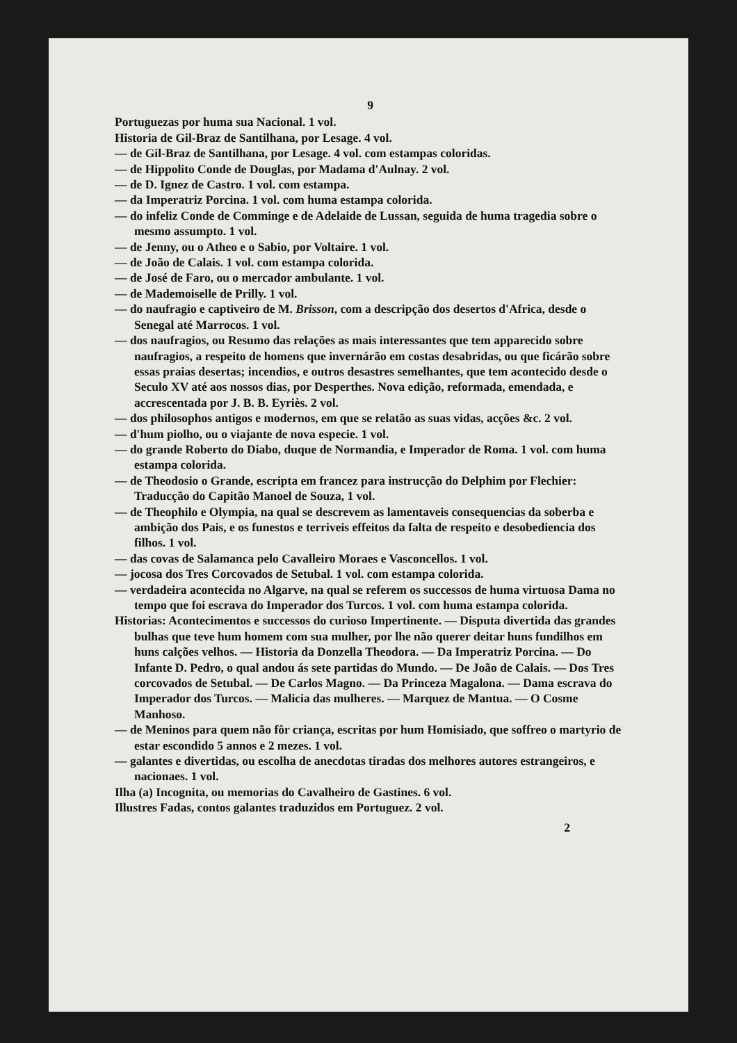9
Portuguezas por huma sua Nacional. 1 vol.
Historia de Gil-Braz de Santilhana, por Lesage. 4 vol.
— de Gil-Braz de Santilhana, por Lesage. 4 vol. com estampas coloridas.
— de Hippolito Conde de Douglas, por Madama d'Aulnay. 2 vol.
— de D. Ignez de Castro. 1 vol. com estampa.
— da Imperatriz Porcina. 1 vol. com huma estampa colorida.
— do infeliz Conde de Comminge e de Adelaide de Lussan, seguida de huma tragedia sobre o mesmo assumpto. 1 vol.
— de Jenny, ou o Atheo e o Sabio, por Voltaire. 1 vol.
— de João de Calais. 1 vol. com estampa colorida.
— de José de Faro, ou o mercador ambulante. 1 vol.
— de Mademoiselle de Prilly. 1 vol.
— do naufragio e captiveiro de M. Brisson, com a descripção dos desertos d'Africa, desde o Senegal até Marrocos. 1 vol.
— dos naufragios, ou Resumo das relações as mais interessantes que tem apparecido sobre naufragios, a respeito de homens que invernárão em costas desabridas, ou que ficárão sobre essas praias desertas; incendios, e outros desastres semelhantes, que tem acontecido desde o Seculo XV até aos nossos dias, por Desperthes. Nova edição, reformada, emendada, e accrescentada por J. B. B. Eyriès. 2 vol.
— dos philosophos antigos e modernos, em que se relatão as suas vidas, acções &c. 2 vol.
— d'hum piolho, ou o viajante de nova especie. 1 vol.
— do grande Roberto do Diabo, duque de Normandia, e Imperador de Roma. 1 vol. com huma estampa colorida.
— de Theodosio o Grande, escripta em francez para instrucção do Delphim por Flechier: Traducção do Capitão Manoel de Souza, 1 vol.
— de Theophilo e Olympia, na qual se descrevem as lamentaveis consequencias da soberba e ambição dos Pais, e os funestos e terriveis effeitos da falta de respeito e desobediencia dos filhos. 1 vol.
— das covas de Salamanca pelo Cavalleiro Moraes e Vasconcellos. 1 vol.
— jocosa dos Tres Corcovados de Setubal. 1 vol. com estampa colorida.
— verdadeira acontecida no Algarve, na qual se referem os successos de huma virtuosa Dama no tempo que foi escrava do Imperador dos Turcos. 1 vol. com huma estampa colorida.
Historias: Acontecimentos e successos do curioso Impertinente. — Disputa divertida das grandes bulhas que teve hum homem com sua mulher, por lhe não querer deitar huns fundilhos em huns calções velhos. — Historia da Donzella Theodora. — Da Imperatriz Porcina. — Do Infante D. Pedro, o qual andou ás sete partidas do Mundo. — De João de Calais. — Dos Tres corcovados de Setubal. — De Carlos Magno. — Da Princeza Magalona. — Dama escrava do Imperador dos Turcos. — Malicia das mulheres. — Marquez de Mantua. — O Cosme Manhoso.
— de Meninos para quem não fôr criança, escritas por hum Homisiado, que soffreo o martyrio de estar escondido 5 annos e 2 mezes. 1 vol.
— galantes e divertidas, ou escolha de anecdotas tiradas dos melhores autores estrangeiros, e nacionaes. 1 vol.
Ilha (a) Incognita, ou memorias do Cavalheiro de Gastines. 6 vol.
Illustres Fadas, contos galantes traduzidos em Portuguez. 2 vol.
2